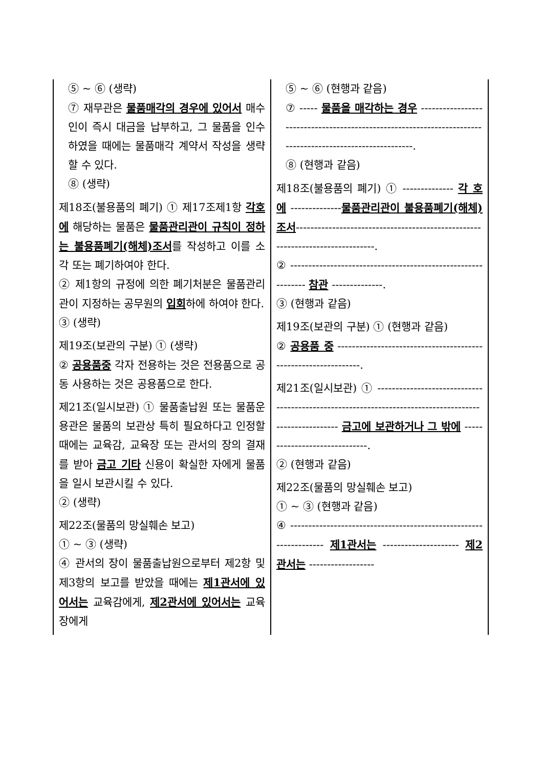| ⑤ ~ ⑥ (생략) ⑦ 재무관은 물품매각의 경우에 있어서 매수인이 즉시 대금을 납부하고, 그 물품을 인수하였을 때에는 물품매각 계약서 작성을 생략할 수 있다. ⑧ (생략) 제18조(불용품의 폐기) ① 제17조제1항 각호에 해당하는 물품은 물품관리관이 규칙이 정하는 불용품폐기(해체)조서 를 작성하고 이를 소각 또는 폐기하여야 한다. ② 제1항의 규정에 의한 폐기처분은 물품관리관이 지정하는 공무원의 입회 하에 하여야 한다. ③ (생략) 제19조(보관의 구분) ① (생략) ② 공용품중 각자 전용하는 것은 전용품으로 공동 사용하는 것은 공용품으로 한다. 제21조(일시보관) ① 물품출납원 또는 물품운용관은 물품의 보관상 특히 필요하다고 인정할 때에는 교육감, 교육장 또는 관서의 장의 결재를 받아 금고 기타 신용이 확실한 자에게 물품을 일시 보관시킬 수 있다. ② (생략) 제22조(물품의 망실훼손 보고) ① ~ ③ (생략) ④ 관서의 장이 물품출납원으로부터 제2항 및 제3항의 보고를 받았을 때에는 제1관서에 있어서는 교육감에게, 제2관서에 있어서는 교육장에게 | ⑤ ~ ⑥ (현행과 같음) ⑦ ----- 물품을 매각하는 경우 ----------------------------------------------------------------------------------------------------------. ⑧ (현행과 같음) 제18조(불용품의 폐기) ① -------------- 각 호에 -------------- 물품관리관이 불용품폐기(해체)조서 ------------------------------------------------------------------------------. ② ------------------------------------------------------------- 참관 --------------. ③ (현행과 같음) 제19조(보관의 구분) ① (현행과 같음) ② 공용품 중 ---------------------------------------------------------------. 제21조(일시보관) ① ------------------------------------------------------------------------------------------------------ 금고에 보관하거나 그 밖에 ------------------------------. ② (현행과 같음) 제22조(물품의 망실훼손 보고) ① ~ ③ (현행과 같음) ④ ------------------------------------------------------------------ 제1관서는 --------------------- 제2관서는 ------------------ |